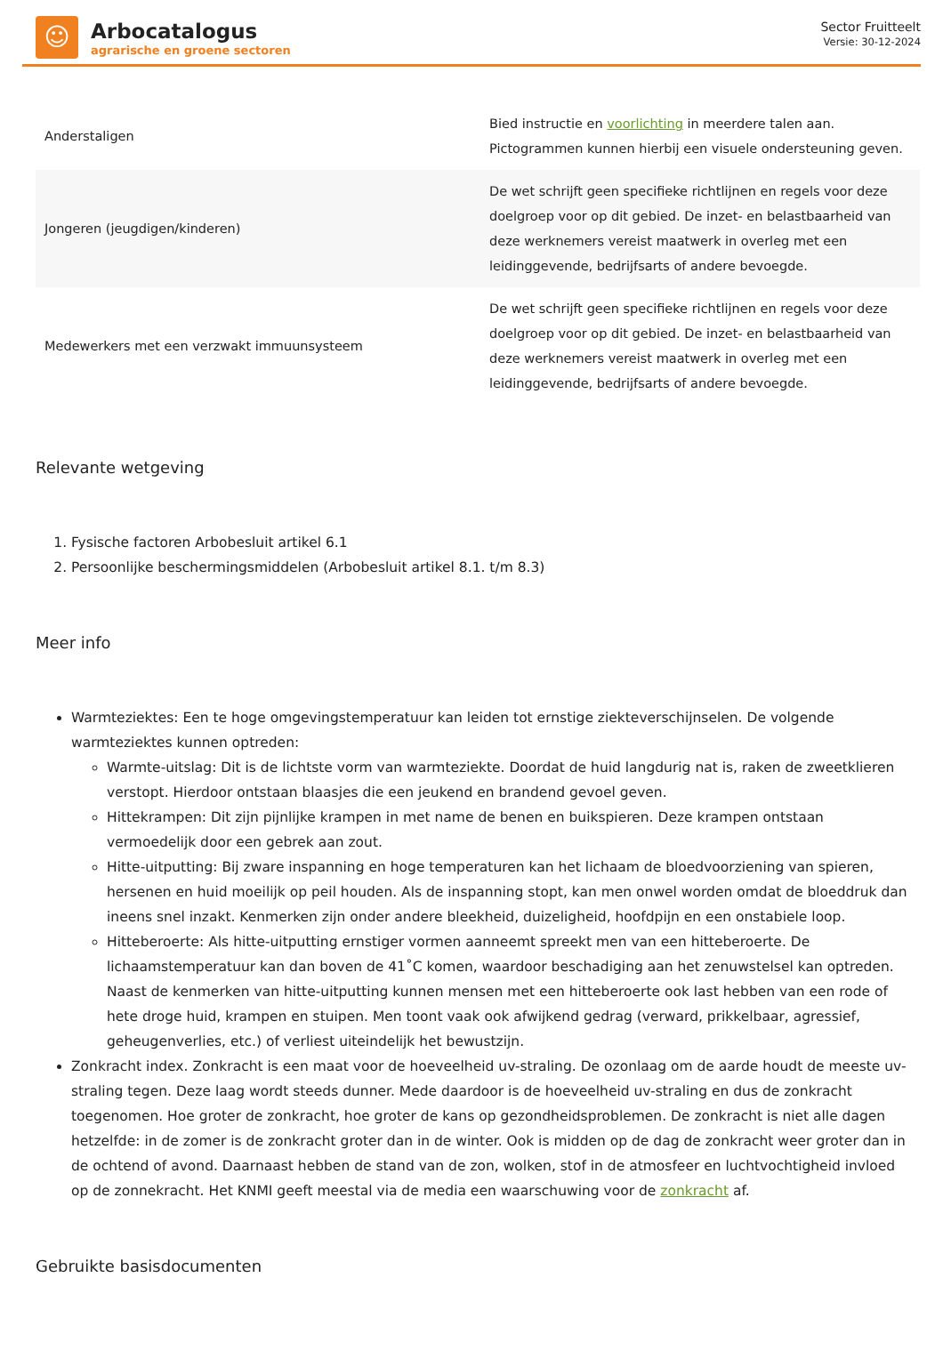☺
Arbocatalogus
agrarische en groene sectoren
Sector Fruitteelt
Versie: 30-12-2024
| Anderstaligen | Bied instructie en voorlichting in meerdere talen aan. Pictogrammen kunnen hierbij een visuele ondersteuning geven. |
| Jongeren (jeugdigen/kinderen) | De wet schrijft geen specifieke richtlijnen en regels voor deze doelgroep voor op dit gebied. De inzet- en belastbaarheid van deze werknemers vereist maatwerk in overleg met een leidinggevende, bedrijfsarts of andere bevoegde. |
| Medewerkers met een verzwakt immuunsysteem | De wet schrijft geen specifieke richtlijnen en regels voor deze doelgroep voor op dit gebied. De inzet- en belastbaarheid van deze werknemers vereist maatwerk in overleg met een leidinggevende, bedrijfsarts of andere bevoegde. |
Relevante wetgeving
1. Fysische factoren Arbobesluit artikel 6.1
2. Persoonlijke beschermingsmiddelen (Arbobesluit artikel 8.1. t/m 8.3)
Meer info
Warmteziektes: Een te hoge omgevingstemperatuur kan leiden tot ernstige ziekteverschijnselen. De volgende warmteziektes kunnen optreden:
Warmte-uitslag: Dit is de lichtste vorm van warmteziekte. Doordat de huid langdurig nat is, raken de zweetklieren verstopt. Hierdoor ontstaan blaasjes die een jeukend en brandend gevoel geven.
Hittekrampen: Dit zijn pijnlijke krampen in met name de benen en buikspieren. Deze krampen ontstaan vermoedelijk door een gebrek aan zout.
Hitte-uitputting: Bij zware inspanning en hoge temperaturen kan het lichaam de bloedvoorziening van spieren, hersenen en huid moeilijk op peil houden. Als de inspanning stopt, kan men onwel worden omdat de bloeddruk dan ineens snel inzakt. Kenmerken zijn onder andere bleekheid, duizeligheid, hoofdpijn en een onstabiele loop.
Hitteberoerte: Als hitte-uitputting ernstiger vormen aanneemt spreekt men van een hitteberoerte. De lichaamstemperatuur kan dan boven de 41˚C komen, waardoor beschadiging aan het zenuwstelsel kan optreden. Naast de kenmerken van hitte-uitputting kunnen mensen met een hitteberoerte ook last hebben van een rode of hete droge huid, krampen en stuipen. Men toont vaak ook afwijkend gedrag (verward, prikkelbaar, agressief, geheugenverlies, etc.) of verliest uiteindelijk het bewustzijn.
Zonkracht index. Zonkracht is een maat voor de hoeveelheid uv-straling. De ozonlaag om de aarde houdt de meeste uv-straling tegen. Deze laag wordt steeds dunner. Mede daardoor is de hoeveelheid uv-straling en dus de zonkracht toegenomen. Hoe groter de zonkracht, hoe groter de kans op gezondheidsproblemen. De zonkracht is niet alle dagen hetzelfde: in de zomer is de zonkracht groter dan in de winter. Ook is midden op de dag de zonkracht weer groter dan in de ochtend of avond. Daarnaast hebben de stand van de zon, wolken, stof in de atmosfeer en luchtvochtigheid invloed op de zonnekracht. Het KNMI geeft meestal via de media een waarschuwing voor de zonkracht af.
Gebruikte basisdocumenten